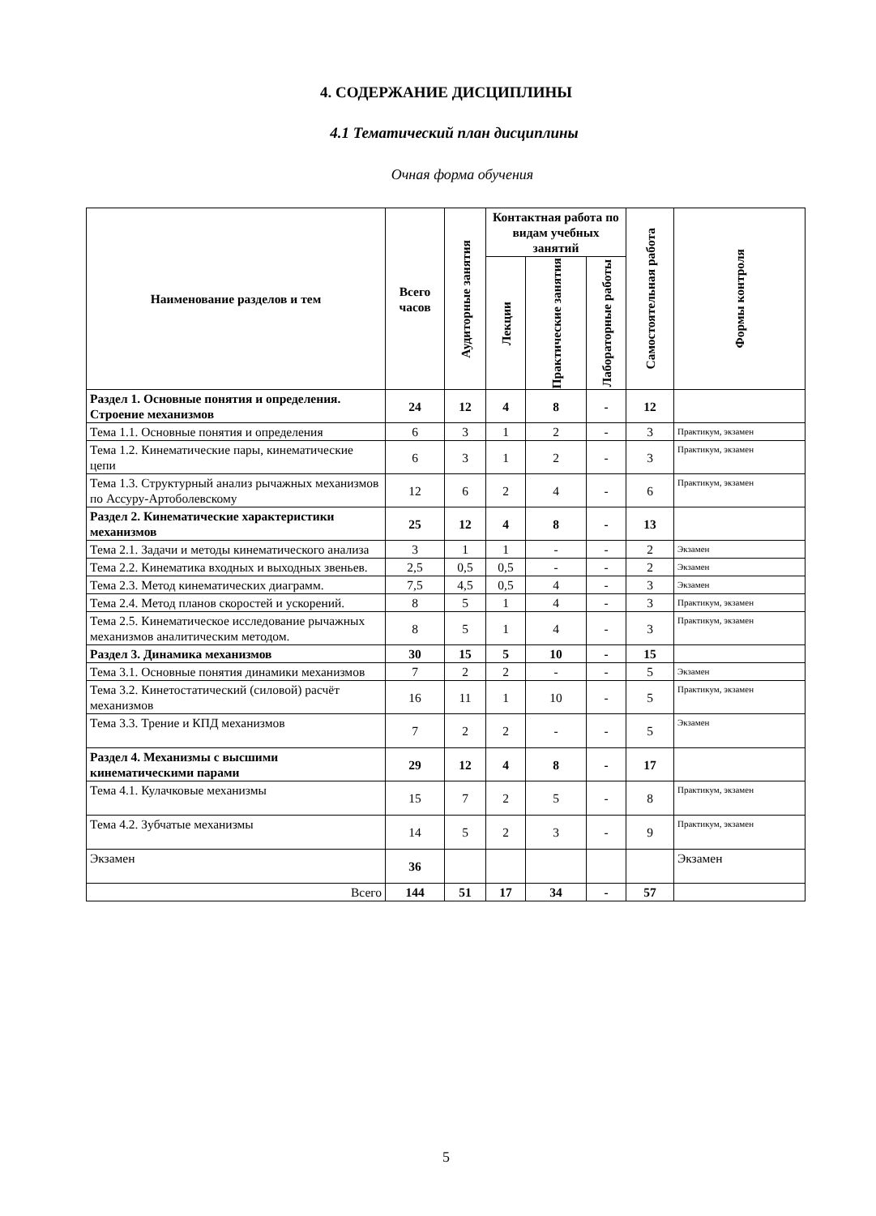4. СОДЕРЖАНИЕ ДИСЦИПЛИНЫ
4.1 Тематический план дисциплины
Очная форма обучения
| Наименование разделов и тем | Всего часов | Аудиторные занятия | Контактная работа по видам учебных занятий | | | Самостоятельная работа | Формы контроля |
| --- | --- | --- | --- | --- | --- | --- | --- |
| | | | Лекции | Практические занятия | Лабораторные работы | | |
| Раздел 1. Основные понятия и определения. Строение механизмов | 24 | 12 | 4 | 8 | - | 12 | |
| Тема 1.1. Основные понятия и определения | 6 | 3 | 1 | 2 | - | 3 | Практикум, экзамен |
| Тема 1.2. Кинематические пары, кинематические цепи | 6 | 3 | 1 | 2 | - | 3 | Практикум, экзамен |
| Тема 1.3. Структурный анализ рычажных механизмов по Ассуру-Артоболевскому | 12 | 6 | 2 | 4 | - | 6 | Практикум, экзамен |
| Раздел 2. Кинематические характеристики механизмов | 25 | 12 | 4 | 8 | - | 13 | |
| Тема 2.1. Задачи и методы кинематического анализа | 3 | 1 | 1 | - | - | 2 | Экзамен |
| Тема 2.2. Кинематика входных и выходных звеньев. | 2,5 | 0,5 | 0,5 | - | - | 2 | Экзамен |
| Тема 2.3. Метод кинематических диаграмм. | 7,5 | 4,5 | 0,5 | 4 | - | 3 | Экзамен |
| Тема 2.4. Метод планов скоростей и ускорений. | 8 | 5 | 1 | 4 | - | 3 | Практикум, экзамен |
| Тема 2.5. Кинематическое исследование рычажных механизмов аналитическим методом. | 8 | 5 | 1 | 4 | - | 3 | Практикум, экзамен |
| Раздел 3. Динамика механизмов | 30 | 15 | 5 | 10 | - | 15 | |
| Тема 3.1. Основные понятия динамики механизмов | 7 | 2 | 2 | - | - | 5 | Экзамен |
| Тема 3.2. Кинетостатический (силовой) расчёт механизмов | 16 | 11 | 1 | 10 | - | 5 | Практикум, экзамен |
| Тема 3.3. Трение и КПД механизмов | 7 | 2 | 2 | - | - | 5 | Экзамен |
| Раздел 4. Механизмы с высшими кинематическими парами | 29 | 12 | 4 | 8 | - | 17 | |
| Тема 4.1. Кулачковые механизмы | 15 | 7 | 2 | 5 | - | 8 | Практикум, экзамен |
| Тема 4.2. Зубчатые механизмы | 14 | 5 | 2 | 3 | - | 9 | Практикум, экзамен |
| Экзамен | 36 | | | | | | Экзамен |
| Всего | 144 | 51 | 17 | 34 | - | 57 | |
5